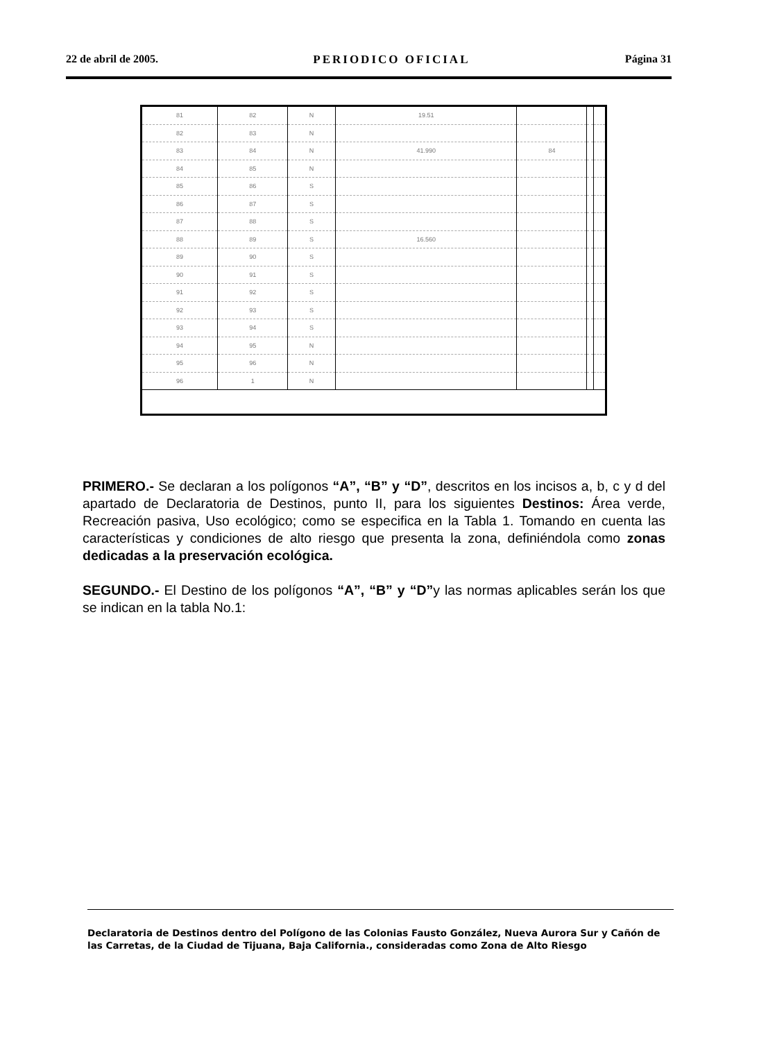22 de abril de 2005. PERIODICO OFICIAL Página 31
| 81 | 82 | N | 19.51 | | | |
| 82 | 83 | N | | | | |
| 83 | 84 | N | 41.990 | 84 | | |
| 84 | 85 | N | | | | |
| 85 | 86 | S | | | | |
| 86 | 87 | S | | | | |
| 87 | 88 | S | | | | |
| 88 | 89 | S | 16.560 | | | |
| 89 | 90 | S | | | | |
| 90 | 91 | S | | | | |
| 91 | 92 | S | | | | |
| 92 | 93 | S | | | | |
| 93 | 94 | S | | | | |
| 94 | 95 | N | | | | |
| 95 | 96 | N | | | | |
| 96 | 1 | N | | | | |
PRIMERO.- Se declaran a los polígonos “A”, “B” y “D”, descritos en los incisos a, b, c y d del apartado de Declaratoria de Destinos, punto II, para los siguientes Destinos: Área verde, Recreación pasiva, Uso ecológico; como se especifica en la Tabla 1. Tomando en cuenta las características y condiciones de alto riesgo que presenta la zona, definiéndola como zonas dedicadas a la preservación ecológica.
SEGUNDO.- El Destino de los polígonos “A”, “B” y “D”y las normas aplicables serán los que se indican en la tabla No.1:
Declaratoria de Destinos dentro del Polígono de las Colonias Fausto González, Nueva Aurora Sur y Cañón de las Carretas, de la Ciudad de Tijuana, Baja California., consideradas como Zona de Alto Riesgo